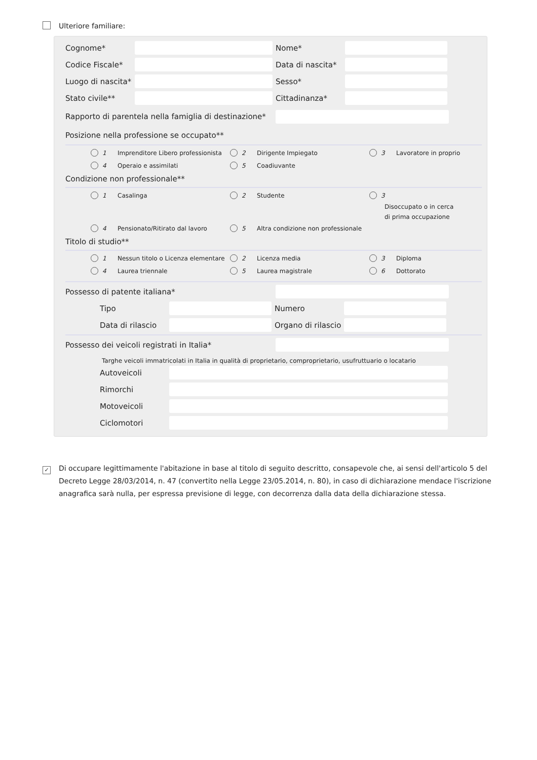Ulteriore familiare:
Cognome* Nome*
Codice Fiscale* Data di nascita*
Luogo di nascita* Sesso*
Stato civile** Cittadinanza*
Rapporto di parentela nella famiglia di destinazione*
Posizione nella professione se occupato**
1 Imprenditore Libero professionista
2 Dirigente Impiegato
3 Lavoratore in proprio
4 Operaio e assimilati
5 Coadiuvante
Condizione non professionale**
1 Casalinga
2 Studente
3
Disoccupato o in cerca
di prima occupazione
4 Pensionato/Ritirato dal lavoro
5 Altra condizione non professionale
Titolo di studio**
1 Nessun titolo o Licenza elementare
2 Licenza media
3 Diploma
4 Laurea triennale
5 Laurea magistrale
6 Dottorato
Possesso di patente italiana*
Tipo Numero
Data di rilascio Organo di rilascio
Possesso dei veicoli registrati in Italia*
Targhe veicoli immatricolati in Italia in qualità di proprietario, comproprietario, usufruttuario o locatario
Autoveicoli
Rimorchi
Motoveicoli
Ciclomotori
✓ Di occupare legittimamente l'abitazione in base al titolo di seguito descritto, consapevole che, ai sensi dell'articolo 5 del Decreto Legge 28/03/2014, n. 47 (convertito nella Legge 23/05.2014, n. 80), in caso di dichiarazione mendace l'iscrizione anagrafica sarà nulla, per espressa previsione di legge, con decorrenza dalla data della dichiarazione stessa.